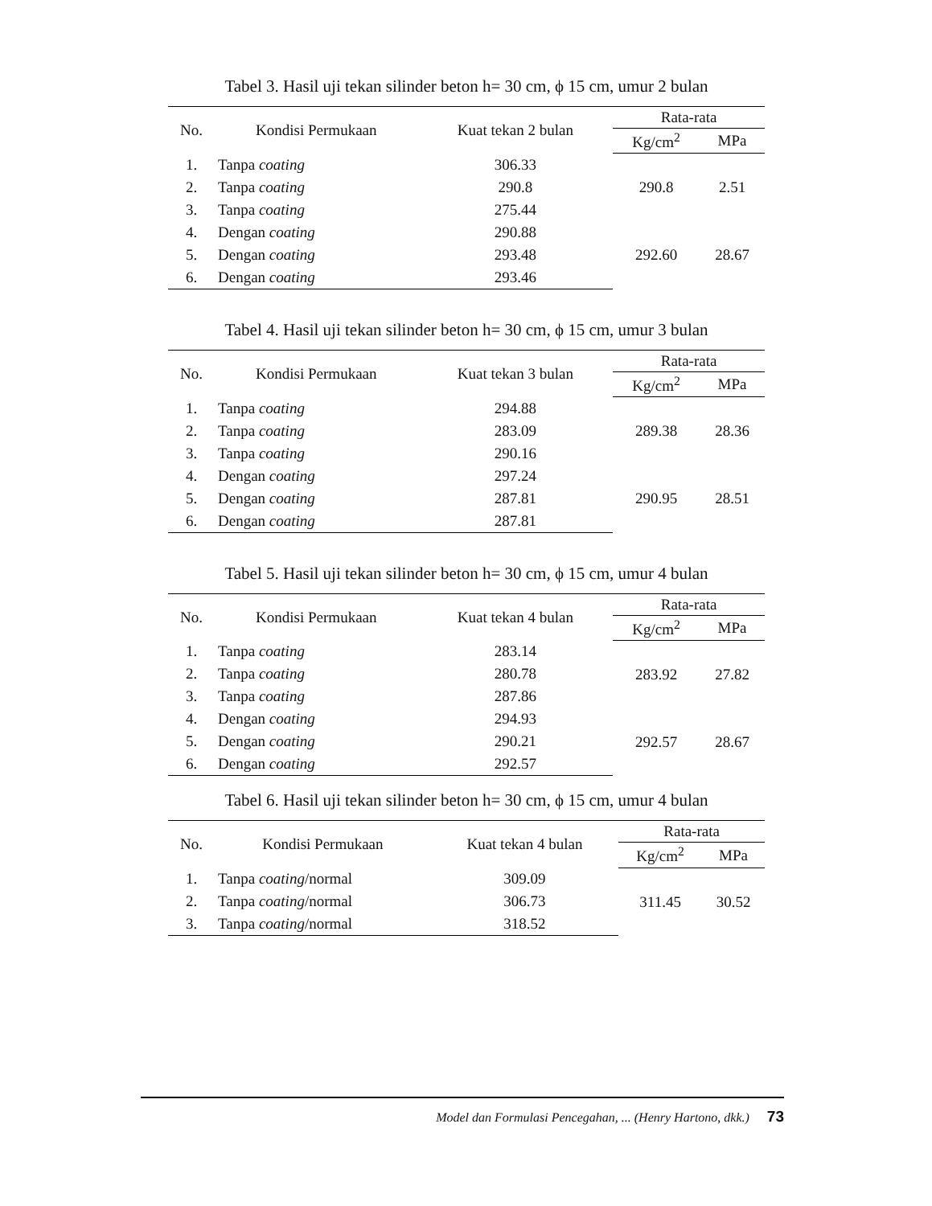Tabel 3. Hasil uji tekan silinder beton h= 30 cm, ϕ 15 cm, umur 2 bulan
| No. | Kondisi Permukaan | Kuat tekan 2 bulan | Rata-rata | |
| --- | --- | --- | --- | --- |
| | | | Kg/cm<sup>2</sup> | MPa |
| 1. | Tanpa coating | 306.33 | 290.8 | 2.51 |
| 2. | Tanpa coating | 290.8 | | |
| 3. | Tanpa coating | 275.44 | | |
| 4. | Dengan coating | 290.88 | 292.60 | 28.67 |
| 5. | Dengan coating | 293.48 | | |
| 6. | Dengan coating | 293.46 | | |
Tabel 4. Hasil uji tekan silinder beton h= 30 cm, ϕ 15 cm, umur 3 bulan
| No. | Kondisi Permukaan | Kuat tekan 3 bulan | Rata-rata | |
| --- | --- | --- | --- | --- |
| | | | Kg/cm<sup>2</sup> | MPa |
| 1. | Tanpa coating | 294.88 | 289.38 | 28.36 |
| 2. | Tanpa coating | 283.09 | | |
| 3. | Tanpa coating | 290.16 | | |
| 4. | Dengan coating | 297.24 | 290.95 | 28.51 |
| 5. | Dengan coating | 287.81 | | |
| 6. | Dengan coating | 287.81 | | |
Tabel 5. Hasil uji tekan silinder beton h= 30 cm, ϕ 15 cm, umur 4 bulan
| No. | Kondisi Permukaan | Kuat tekan 4 bulan | Rata-rata | |
| --- | --- | --- | --- | --- |
| | | | Kg/cm<sup>2</sup> | MPa |
| 1. | Tanpa coating | 283.14 | 283.92 | 27.82 |
| 2. | Tanpa coating | 280.78 | | |
| 3. | Tanpa coating | 287.86 | | |
| 4. | Dengan coating | 294.93 | 292.57 | 28.67 |
| 5. | Dengan coating | 290.21 | | |
| 6. | Dengan coating | 292.57 | | |
Tabel 6. Hasil uji tekan silinder beton h= 30 cm, ϕ 15 cm, umur 4 bulan
| No. | Kondisi Permukaan | Kuat tekan 4 bulan | Rata-rata | |
| --- | --- | --- | --- | --- |
| | | | Kg/cm<sup>2</sup> | MPa |
| 1. | Tanpa coating /normal | 309.09 | 311.45 | 30.52 |
| 2. | Tanpa coating /normal | 306.73 | | |
| 3. | Tanpa coating /normal | 318.52 | | |
Model dan Formulasi Pencegahan, ... (Henry Hartono, dkk.) 73